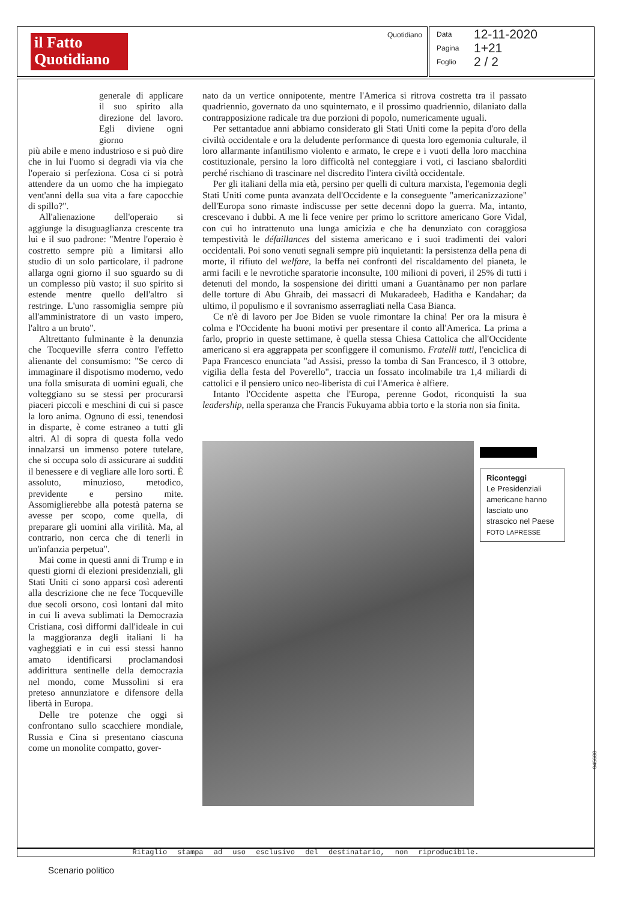il Fatto
Quotidiano
Quotidiano
Data 12-11-2020
Pagina 1+21
Foglio 2 / 2
generale di applicare il suo spirito alla direzione del lavoro. Egli diviene ogni giorno
più abile e meno industrioso e si può dire che in lui l'uomo si degradi via via che l'operaio si perfeziona. Cosa ci si potrà attendere da un uomo che ha impiegato vent'anni della sua vita a fare capocchie di spillo?".
All'alienazione dell'operaio si aggiunge la disuguaglianza crescente tra lui e il suo padrone: "Mentre l'operaio è costretto sempre più a limitarsi allo studio di un solo particolare, il padrone allarga ogni giorno il suo sguardo su di un complesso più vasto; il suo spirito si estende mentre quello dell'altro si restringe. L'uno rassomiglia sempre più all'amministratore di un vasto impero, l'altro a un bruto".
Altrettanto fulminante è la denunzia che Tocqueville sferra contro l'effetto alienante del consumismo: "Se cerco di immaginare il dispotismo moderno, vedo una folla smisurata di uomini eguali, che volteggiano su se stessi per procurarsi piaceri piccoli e meschini di cui si pasce la loro anima. Ognuno di essi, tenendosi in disparte, è come estraneo a tutti gli altri. Al di sopra di questa folla vedo innalzarsi un immenso potere tutelare, che si occupa solo di assicurare ai sudditi il benessere e di vegliare alle loro sorti. È assoluto, minuzioso, metodico, previdente e persino mite. Assomiglierebbe alla potestà paterna se avesse per scopo, come quella, di preparare gli uomini alla virilità. Ma, al contrario, non cerca che di tenerli in un'infanzia perpetua".
Mai come in questi anni di Trump e in questi giorni di elezioni presidenziali, gli Stati Uniti ci sono apparsi così aderenti alla descrizione che ne fece Tocqueville due secoli orsono, così lontani dal mito in cui li aveva sublimati la Democrazia Cristiana, così difformi dall'ideale in cui la maggioranza degli italiani li ha vagheggiati e in cui essi stessi hanno amato identificarsi proclamandosi addirittura sentinelle della democrazia nel mondo, come Mussolini si era preteso annunziatore e difensore della libertà in Europa.
Delle tre potenze che oggi si confrontano sullo scacchiere mondiale, Russia e Cina si presentano ciascuna come un monolite compatto, gover-
nato da un vertice onnipotente, mentre l'America si ritrova costretta tra il passato quadriennio, governato da uno squinternato, e il prossimo quadriennio, dilaniato dalla contrapposizione radicale tra due porzioni di popolo, numericamente uguali.
Per settantadue anni abbiamo considerato gli Stati Uniti come la pepita d'oro della civiltà occidentale e ora la deludente performance di questa loro egemonia culturale, il loro allarmante infantilismo violento e armato, le crepe e i vuoti della loro macchina costituzionale, persino la loro difficoltà nel conteggiare i voti, ci lasciano sbalorditi perché rischiano di trascinare nel discredito l'intera civiltà occidentale.
Per gli italiani della mia età, persino per quelli di cultura marxista, l'egemonia degli Stati Uniti come punta avanzata dell'Occidente e la conseguente "americanizzazione" dell'Europa sono rimaste indiscusse per sette decenni dopo la guerra. Ma, intanto, crescevano i dubbi. A me li fece venire per primo lo scrittore americano Gore Vidal, con cui ho intrattenuto una lunga amicizia e che ha denunziato con coraggiosa tempestività le défaillances del sistema americano e i suoi tradimenti dei valori occidentali. Poi sono venuti segnali sempre più inquietanti: la persistenza della pena di morte, il rifiuto del welfare, la beffa nei confronti del riscaldamento del pianeta, le armi facili e le nevrotiche sparatorie inconsulte, 100 milioni di poveri, il 25% di tutti i detenuti del mondo, la sospensione dei diritti umani a Guantànamo per non parlare delle torture di Abu Ghraib, dei massacri di Mukaradeeb, Haditha e Kandahar; da ultimo, il populismo e il sovranismo asserragliati nella Casa Bianca.
Ce n'è di lavoro per Joe Biden se vuole rimontare la china! Per ora la misura è colma e l'Occidente ha buoni motivi per presentare il conto all'America. La prima a farlo, proprio in queste settimane, è quella stessa Chiesa Cattolica che all'Occidente americano si era aggrappata per sconfiggere il comunismo. Fratelli tutti, l'enciclica di Papa Francesco enunciata "ad Assisi, presso la tomba di San Francesco, il 3 ottobre, vigilia della festa del Poverello", traccia un fossato incolmabile tra 1,4 miliardi di cattolici e il pensiero unico neo-liberista di cui l'America è alfiere.
Intanto l'Occidente aspetta che l'Europa, perenne Godot, riconquisti la sua leadership, nella speranza che Francis Fukuyama abbia torto e la storia non sia finita.
Riconteggi
Le Presidenziali americane hanno lasciato uno strascico nel Paese
FOTO LAPRESSE
045688
Ritaglio stampa ad uso esclusivo del destinatario, non riproducibile.
Scenario politico